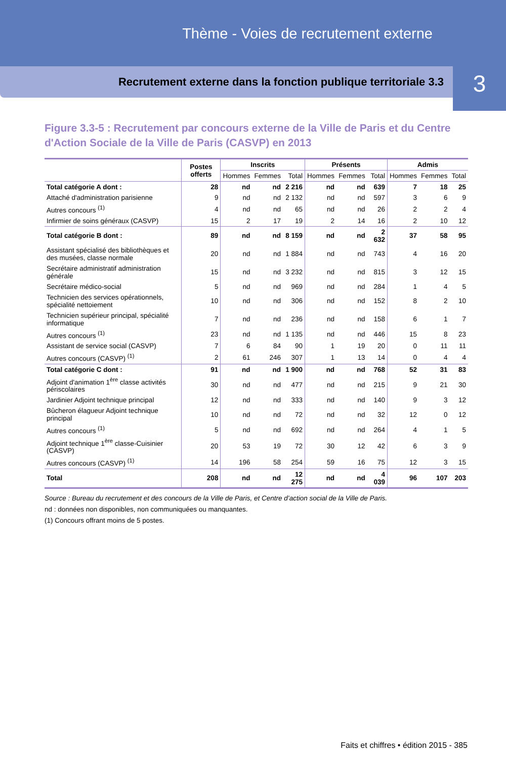Thème - Voies de recrutement externe
Recrutement externe dans la fonction publique territoriale 3.3
3
Figure 3.3-5 : Recrutement par concours externe de la Ville de Paris et du Centre d'Action Sociale de la Ville de Paris (CASVP) en 2013
| | Postes offerts | Inscrits | | | Présents | | | Admis | | |
| --- | --- | --- | --- | --- | --- | --- | --- | --- | --- | --- |
| | | Hommes | Femmes | Total | Hommes | Femmes | Total | Hommes | Femmes | Total |
| Total catégorie A dont : | 28 | nd | nd | 2 216 | nd | nd | 639 | 7 | 18 | 25 |
| Attaché d'administration parisienne | 9 | nd | nd | 2 132 | nd | nd | 597 | 3 | 6 | 9 |
| Autres concours <sup>(1)</sup> | 4 | nd | nd | 65 | nd | nd | 26 | 2 | 2 | 4 |
| Infirmier de soins généraux (CASVP) | 15 | 2 | 17 | 19 | 2 | 14 | 16 | 2 | 10 | 12 |
| Total catégorie B dont : | 89 | nd | nd | 8 159 | nd | nd | 2 632 | 37 | 58 | 95 |
| Assistant spécialisé des bibliothèques et des musées, classe normale | 20 | nd | nd | 1 884 | nd | nd | 743 | 4 | 16 | 20 |
| Secrétaire administratif administration générale | 15 | nd | nd | 3 232 | nd | nd | 815 | 3 | 12 | 15 |
| Secrétaire médico-social | 5 | nd | nd | 969 | nd | nd | 284 | 1 | 4 | 5 |
| Technicien des services opérationnels, spécialité nettoiement | 10 | nd | nd | 306 | nd | nd | 152 | 8 | 2 | 10 |
| Technicien supérieur principal, spécialité informatique | 7 | nd | nd | 236 | nd | nd | 158 | 6 | 1 | 7 |
| Autres concours <sup>(1)</sup> | 23 | nd | nd | 1 135 | nd | nd | 446 | 15 | 8 | 23 |
| Assistant de service social (CASVP) | 7 | 6 | 84 | 90 | 1 | 19 | 20 | 0 | 11 | 11 |
| Autres concours (CASVP) <sup>(1)</sup> | 2 | 61 | 246 | 307 | 1 | 13 | 14 | 0 | 4 | 4 |
| Total catégorie C dont : | 91 | nd | nd | 1 900 | nd | nd | 768 | 52 | 31 | 83 |
| Adjoint d'animation 1<sup>ère</sup> classe activités périscolaires | 30 | nd | nd | 477 | nd | nd | 215 | 9 | 21 | 30 |
| Jardinier Adjoint technique principal | 12 | nd | nd | 333 | nd | nd | 140 | 9 | 3 | 12 |
| Bûcheron élagueur Adjoint technique principal | 10 | nd | nd | 72 | nd | nd | 32 | 12 | 0 | 12 |
| Autres concours <sup>(1)</sup> | 5 | nd | nd | 692 | nd | nd | 264 | 4 | 1 | 5 |
| Adjoint technique 1<sup>ère</sup> classe-Cuisinier (CASVP) | 20 | 53 | 19 | 72 | 30 | 12 | 42 | 6 | 3 | 9 |
| Autres concours (CASVP) <sup>(1)</sup> | 14 | 196 | 58 | 254 | 59 | 16 | 75 | 12 | 3 | 15 |
| Total | 208 | nd | nd | 12 275 | nd | nd | 4 039 | 96 | 107 | 203 |
Source : Bureau du recrutement et des concours de la Ville de Paris, et Centre d’action social de la Ville de Paris.
nd : données non disponibles, non communiquées ou manquantes.
(1) Concours offrant moins de 5 postes.
Faits et chiffres • édition 2015 - 385